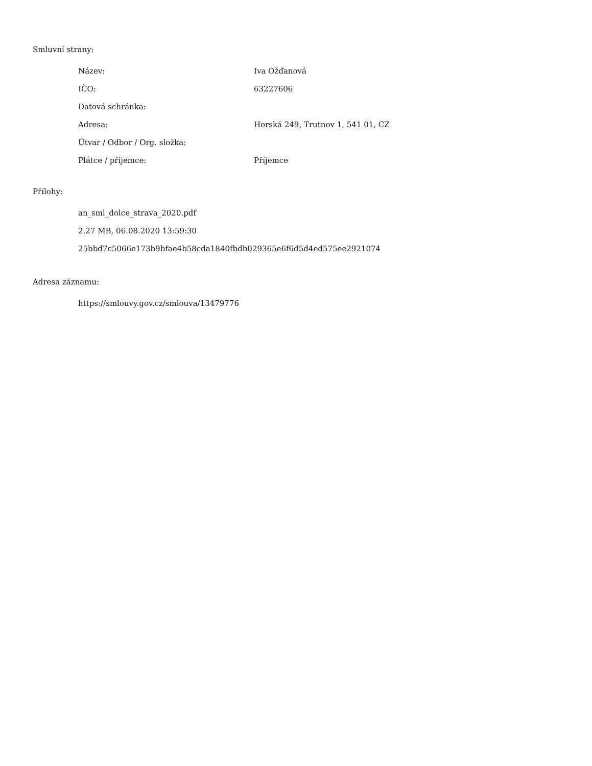Smluvní strany:
| Název: | Iva Ožďanová |
| IČO: | 63227606 |
| Datová schránka: | |
| Adresa: | Horská 249, Trutnov 1, 541 01, CZ |
| Útvar / Odbor / Org. složka: | |
| Plátce / příjemce: | Příjemce |
Přílohy:
an_sml_dolce_strava_2020.pdf
2.27 MB, 06.08.2020 13:59:30
25bbd7c5066e173b9bfae4b58cda1840fbdb029365e6f6d5d4ed575ee2921074
Adresa záznamu:
https://smlouvy.gov.cz/smlouva/13479776